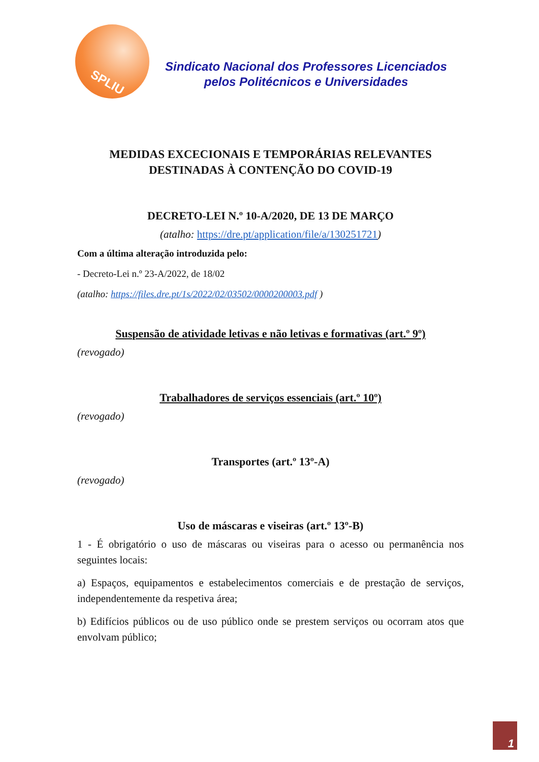SPLIU
Sindicato Nacional dos Professores Licenciados
pelos Politécnicos e Universidades
MEDIDAS EXCECIONAIS E TEMPORÁRIAS RELEVANTES
DESTINADAS À CONTENÇÃO DO COVID-19
DECRETO-LEI N.º 10-A/2020, DE 13 DE MARÇO
(atalho: https://dre.pt/application/file/a/130251721)
Com a última alteração introduzida pelo:
- Decreto-Lei n.º 23-A/2022, de 18/02
(atalho: https://files.dre.pt/1s/2022/02/03502/0000200003.pdf )
Suspensão de atividade letivas e não letivas e formativas (art.º 9º)
(revogado)
Trabalhadores de serviços essenciais (art.º 10º)
(revogado)
Transportes (art.º 13º-A)
(revogado)
Uso de máscaras e viseiras (art.º 13º-B)
1 - É obrigatório o uso de máscaras ou viseiras para o acesso ou permanência nos seguintes locais:
a) Espaços, equipamentos e estabelecimentos comerciais e de prestação de serviços, independentemente da respetiva área;
b) Edifícios públicos ou de uso público onde se prestem serviços ou ocorram atos que envolvam público;
1